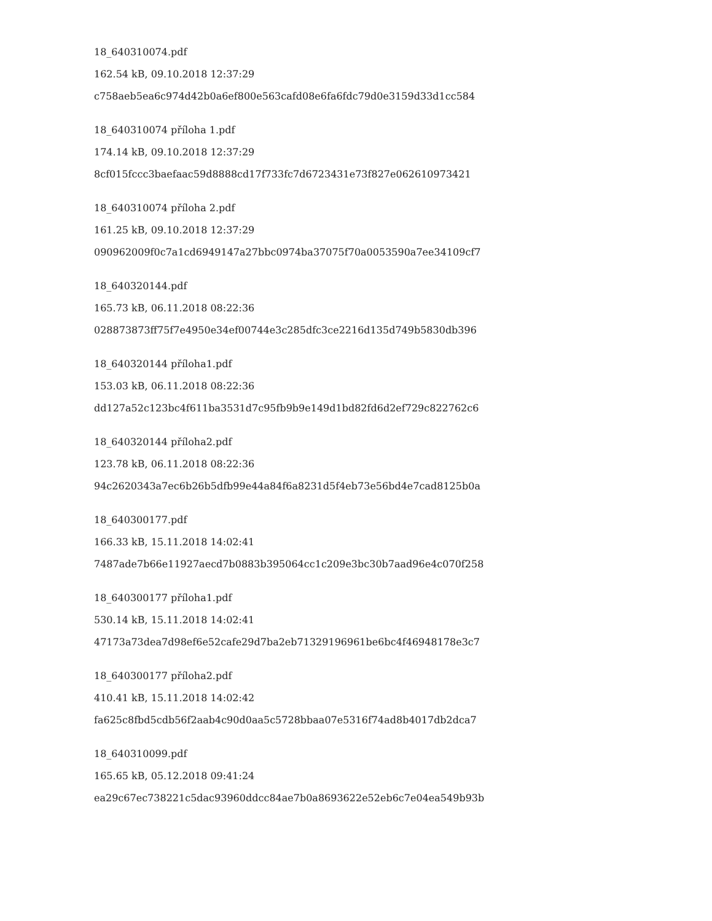18_640310074.pdf
162.54 kB, 09.10.2018 12:37:29
c758aeb5ea6c974d42b0a6ef800e563cafd08e6fa6fdc79d0e3159d33d1cc584
18_640310074 příloha 1.pdf
174.14 kB, 09.10.2018 12:37:29
8cf015fccc3baefaac59d8888cd17f733fc7d6723431e73f827e062610973421
18_640310074 příloha 2.pdf
161.25 kB, 09.10.2018 12:37:29
090962009f0c7a1cd6949147a27bbc0974ba37075f70a0053590a7ee34109cf7
18_640320144.pdf
165.73 kB, 06.11.2018 08:22:36
028873873ff75f7e4950e34ef00744e3c285dfc3ce2216d135d749b5830db396
18_640320144 příloha1.pdf
153.03 kB, 06.11.2018 08:22:36
dd127a52c123bc4f611ba3531d7c95fb9b9e149d1bd82fd6d2ef729c822762c6
18_640320144 příloha2.pdf
123.78 kB, 06.11.2018 08:22:36
94c2620343a7ec6b26b5dfb99e44a84f6a8231d5f4eb73e56bd4e7cad8125b0a
18_640300177.pdf
166.33 kB, 15.11.2018 14:02:41
7487ade7b66e11927aecd7b0883b395064cc1c209e3bc30b7aad96e4c070f258
18_640300177 příloha1.pdf
530.14 kB, 15.11.2018 14:02:41
47173a73dea7d98ef6e52cafe29d7ba2eb71329196961be6bc4f46948178e3c7
18_640300177 příloha2.pdf
410.41 kB, 15.11.2018 14:02:42
fa625c8fbd5cdb56f2aab4c90d0aa5c5728bbaa07e5316f74ad8b4017db2dca7
18_640310099.pdf
165.65 kB, 05.12.2018 09:41:24
ea29c67ec738221c5dac93960ddcc84ae7b0a8693622e52eb6c7e04ea549b93b